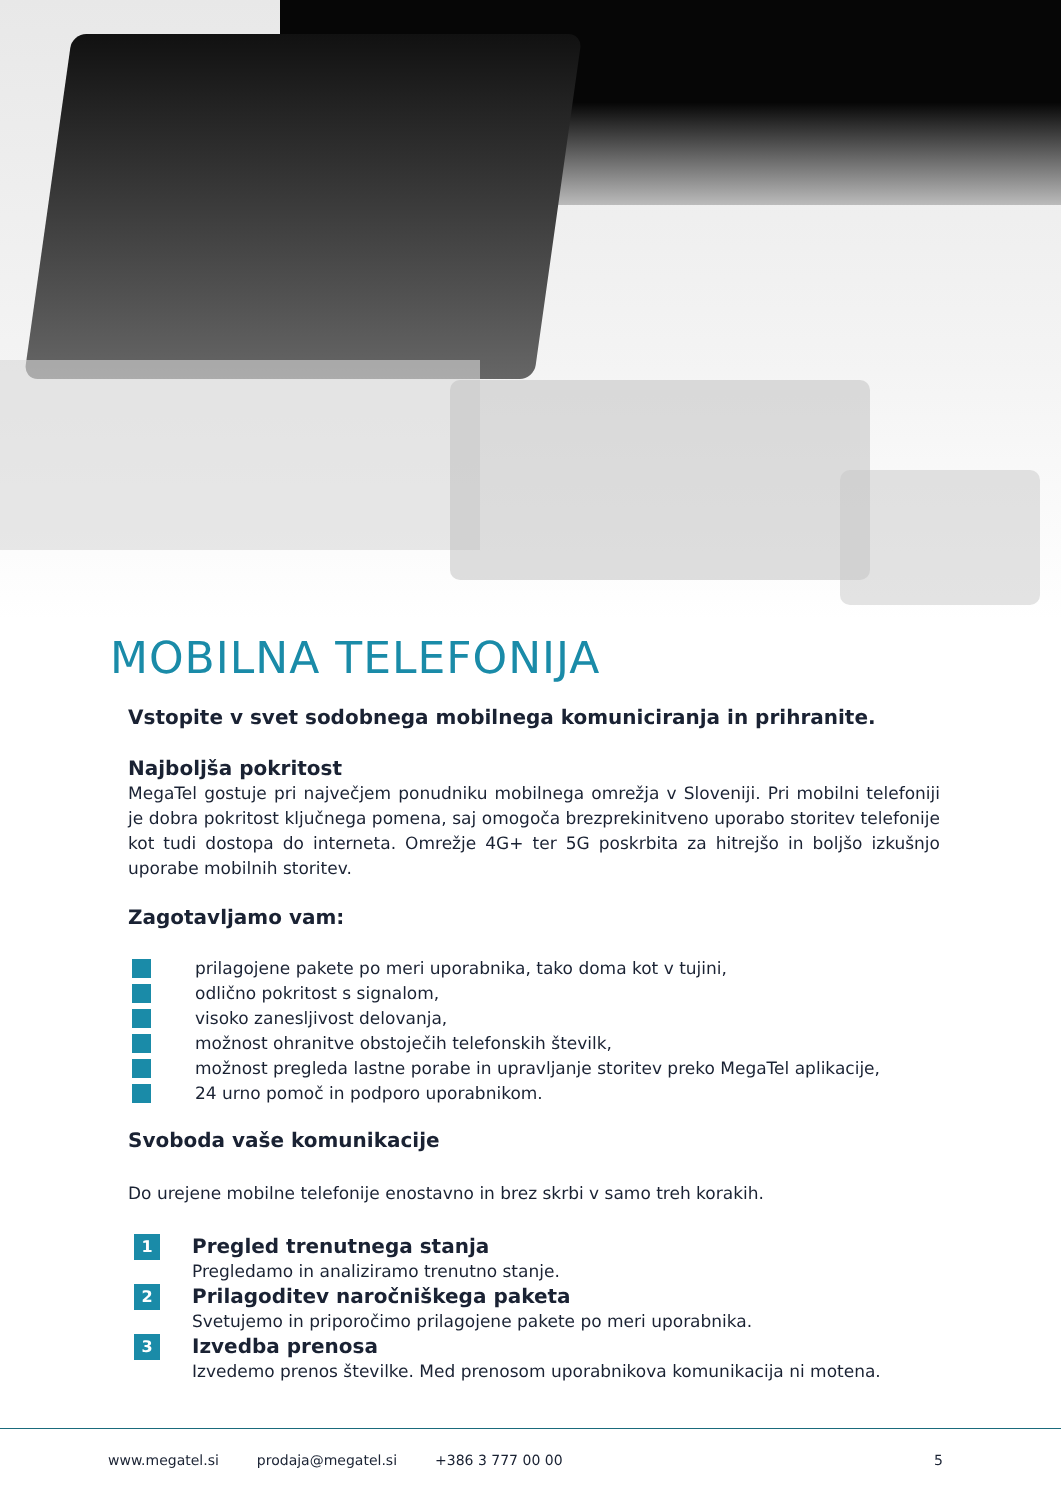MOBILNA TELEFONIJA
Vstopite v svet sodobnega mobilnega komuniciranja in prihranite.
Najboljša pokritost
MegaTel gostuje pri največjem ponudniku mobilnega omrežja v Sloveniji. Pri mobilni telefoniji je dobra pokritost ključnega pomena, saj omogoča brezprekinitveno uporabo storitev telefonije kot tudi dostopa do interneta. Omrežje 4G+ ter 5G poskrbita za hitrejšo in boljšo izkušnjo uporabe mobilnih storitev.
Zagotavljamo vam:
prilagojene pakete po meri uporabnika, tako doma kot v tujini,
odlično pokritost s signalom,
visoko zanesljivost delovanja,
možnost ohranitve obstoječih telefonskih številk,
možnost pregleda lastne porabe in upravljanje storitev preko MegaTel aplikacije,
24 urno pomoč in podporo uporabnikom.
Svoboda vaše komunikacije
Do urejene mobilne telefonije enostavno in brez skrbi v samo treh korakih.
1
Pregled trenutnega stanja
Pregledamo in analiziramo trenutno stanje.
2
Prilagoditev naročniškega paketa
Svetujemo in priporočimo prilagojene pakete po meri uporabnika.
3
Izvedba prenosa
Izvedemo prenos številke. Med prenosom uporabnikova komunikacija ni motena.
www.megatel.si prodaja@megatel.si +386 3 777 00 00 5